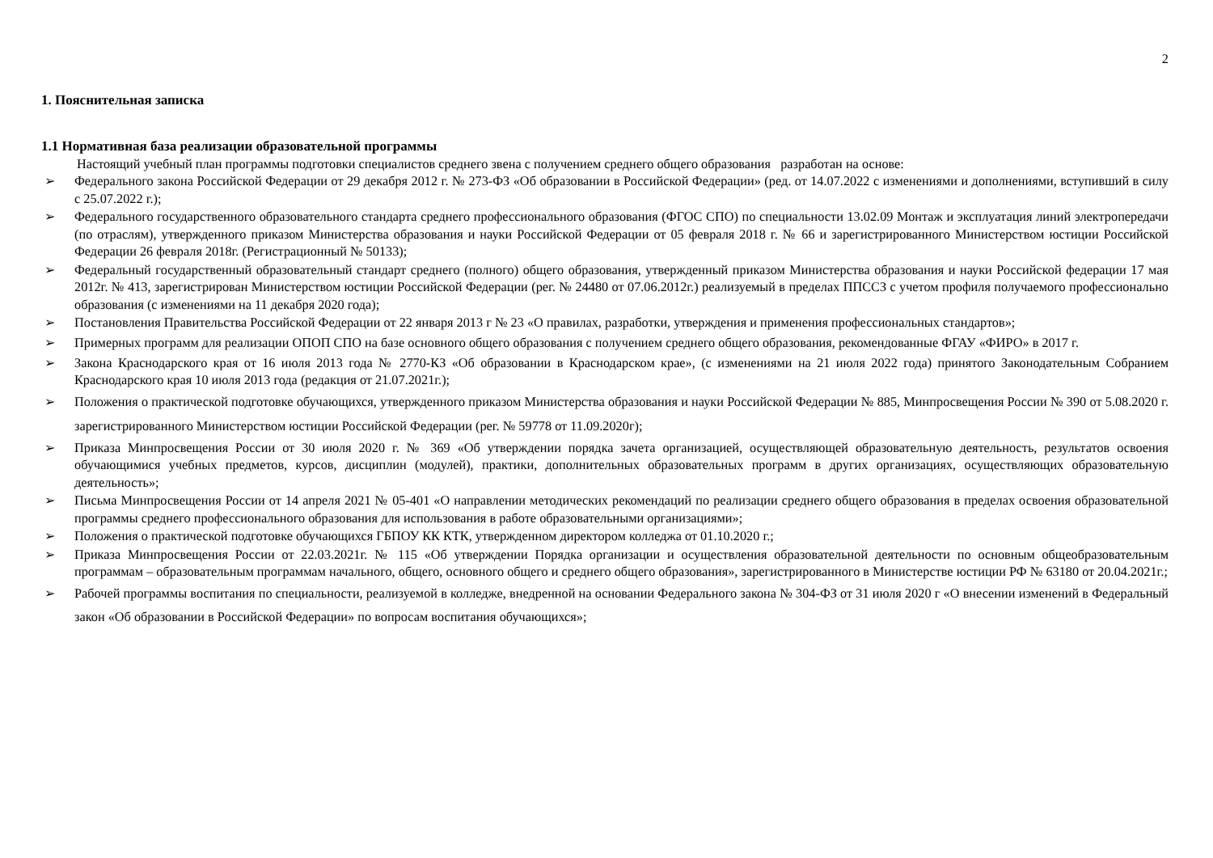2
1. Пояснительная записка
1.1 Нормативная база реализации образовательной программы
Настоящий учебный план программы подготовки специалистов среднего звена с получением среднего общего образования разработан на основе:
➢ Федерального закона Российской Федерации от 29 декабря 2012 г. № 273-ФЗ «Об образовании в Российской Федерации» (ред. от 14.07.2022 с изменениями и дополнениями, вступивший в силу с 25.07.2022 г.);
➢ Федерального государственного образовательного стандарта среднего профессионального образования (ФГОС СПО) по специальности 13.02.09 Монтаж и эксплуатация линий электропередачи (по отраслям), утвержденного приказом Министерства образования и науки Российской Федерации от 05 февраля 2018 г. № 66 и зарегистрированного Министерством юстиции Российской Федерации 26 февраля 2018г. (Регистрационный № 50133);
➢ Федеральный государственный образовательный стандарт среднего (полного) общего образования, утвержденный приказом Министерства образования и науки Российской федерации 17 мая 2012г. № 413, зарегистрирован Министерством юстиции Российской Федерации (рег. № 24480 от 07.06.2012г.) реализуемый в пределах ППССЗ с учетом профиля получаемого профессионально образования (с изменениями на 11 декабря 2020 года);
➢ Постановления Правительства Российской Федерации от 22 января 2013 г № 23 «О правилах, разработки, утверждения и применения профессиональных стандартов»;
➢ Примерных программ для реализации ОПОП СПО на базе основного общего образования с получением среднего общего образования, рекомендованные ФГАУ «ФИРО» в 2017 г.
➢ Закона Краснодарского края от 16 июля 2013 года № 2770-КЗ «Об образовании в Краснодарском крае», (с изменениями на 21 июля 2022 года) принятого Законодательным Собранием Краснодарского края 10 июля 2013 года (редакция от 21.07.2021г.);
➢ Положения о практической подготовке обучающихся, утвержденного приказом Министерства образования и науки Российской Федерации № 885, Минпросвещения России № 390 от 5.08.2020 г. зарегистрированного Министерством юстиции Российской Федерации (рег. № 59778 от 11.09.2020г);
➢ Приказа Минпросвещения России от 30 июля 2020 г. № 369 «Об утверждении порядка зачета организацией, осуществляющей образовательную деятельность, результатов освоения обучающимися учебных предметов, курсов, дисциплин (модулей), практики, дополнительных образовательных программ в других организациях, осуществляющих образовательную деятельность»;
➢ Письма Минпросвещения России от 14 апреля 2021 № 05-401 «О направлении методических рекомендаций по реализации среднего общего образования в пределах освоения образовательной программы среднего профессионального образования для использования в работе образовательными организациями»;
➢ Положения о практической подготовке обучающихся ГБПОУ КК КТК, утвержденном директором колледжа от 01.10.2020 г.;
➢ Приказа Минпросвещения России от 22.03.2021г. № 115 «Об утверждении Порядка организации и осуществления образовательной деятельности по основным общеобразовательным программам – образовательным программам начального, общего, основного общего и среднего общего образования», зарегистрированного в Министерстве юстиции РФ № 63180 от 20.04.2021г.;
➢ Рабочей программы воспитания по специальности, реализуемой в колледже, внедренной на основании Федерального закона № 304-ФЗ от 31 июля 2020 г «О внесении изменений в Федеральный закон «Об образовании в Российской Федерации» по вопросам воспитания обучающихся»;